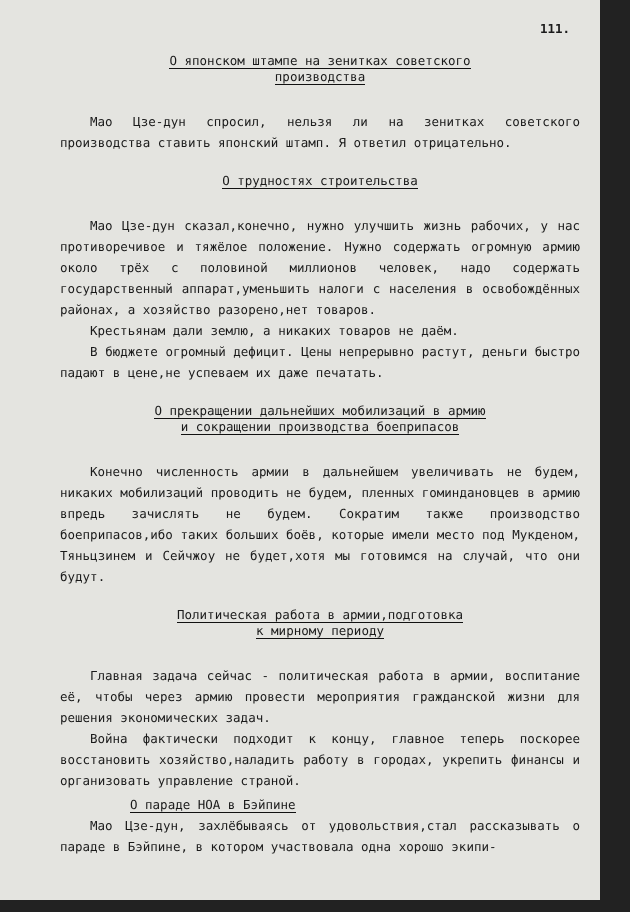111.
О японском штампе на зенитках советского
производства
Мао Цзе-дун спросил, нельзя ли на зенитках советского производства ставить японский штамп. Я ответил отрицательно.
О трудностях строительства
Мао Цзе-дун сказал,конечно, нужно улучшить жизнь рабочих, у нас противоречивое и тяжёлое положение. Нужно содержать огромную армию около трёх с половиной миллионов человек, надо содержать государственный аппарат,уменьшить налоги с населения в освобождённых районах, а хозяйство разорено,нет товаров.
Крестьянам дали землю, а никаких товаров не даём.
В бюджете огромный дефицит. Цены непрерывно растут, деньги быстро падают в цене,не успеваем их даже печатать.
О прекращении дальнейших мобилизаций в армию
и сокращении производства боеприпасов
Конечно численность армии в дальнейшем увеличивать не будем, никаких мобилизаций проводить не будем, пленных гоминдановцев в армию впредь зачислять не будем. Сократим также производство боеприпасов,ибо таких больших боёв, которые имели место под Мукденом, Тяньцзинем и Сейчжоу не будет,хотя мы готовимся на случай, что они будут.
Политическая работа в армии,подготовка
к мирному периоду
Главная задача сейчас - политическая работа в армии, воспитание её, чтобы через армию провести мероприятия гражданской жизни для решения экономических задач.
Война фактически подходит к концу, главное теперь поскорее восстановить хозяйство,наладить работу в городах, укрепить финансы и организовать управление страной.
О параде НОА в Бэйпине
Мао Цзе-дун, захлёбываясь от удовольствия,стал рассказывать о параде в Бэйпине, в котором участвовала одна хорошо экипи-